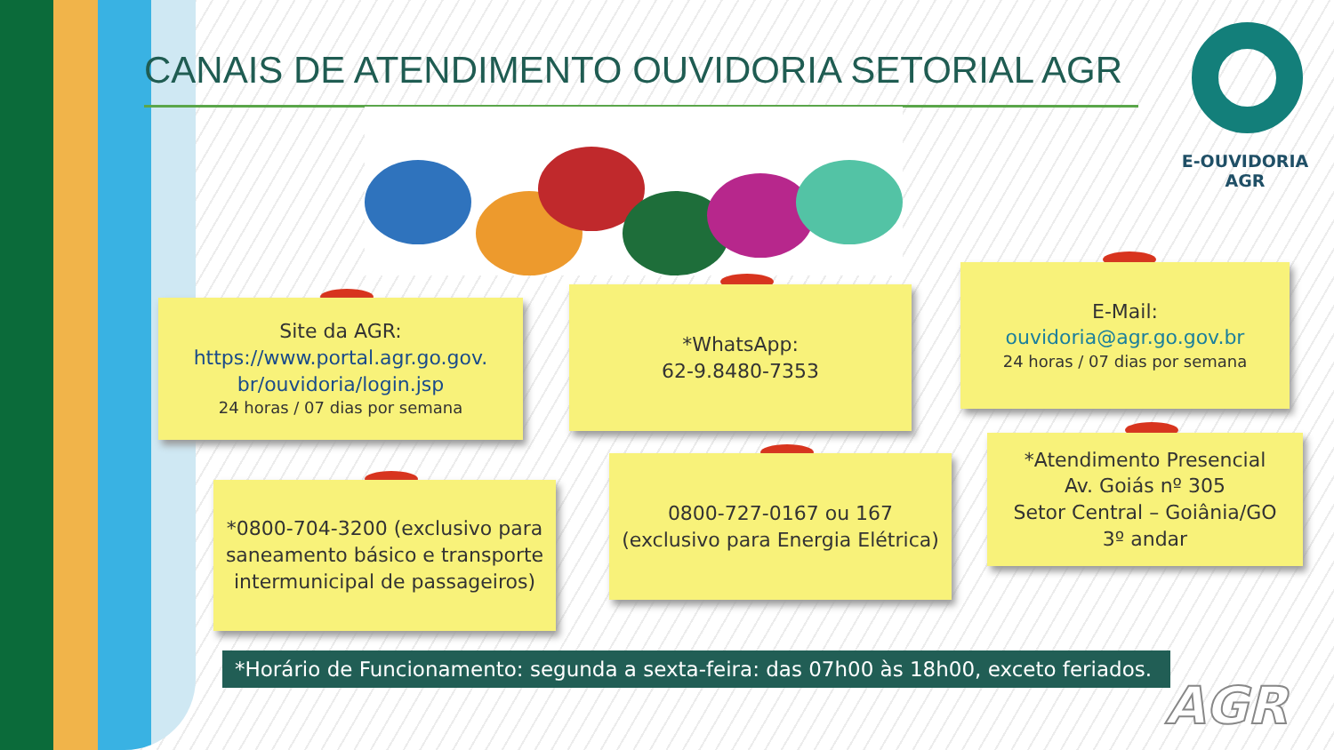CANAIS DE ATENDIMENTO OUVIDORIA SETORIAL AGR
E-OUVIDORIA
AGR
Site da AGR:
https://www.portal.agr.go.gov.
br/ouvidoria/login.jsp
24 horas / 07 dias por semana
*WhatsApp:
62-9.8480-7353
E-Mail:
ouvidoria@agr.go.gov.br
24 horas / 07 dias por semana
*0800-704-3200 (exclusivo para saneamento básico e transporte intermunicipal de passageiros)
0800-727-0167 ou 167
(exclusivo para Energia Elétrica)
*Atendimento Presencial
Av. Goiás nº 305
Setor Central – Goiânia/GO
3º andar
*Horário de Funcionamento: segunda a sexta-feira: das 07h00 às 18h00, exceto feriados.
AGR